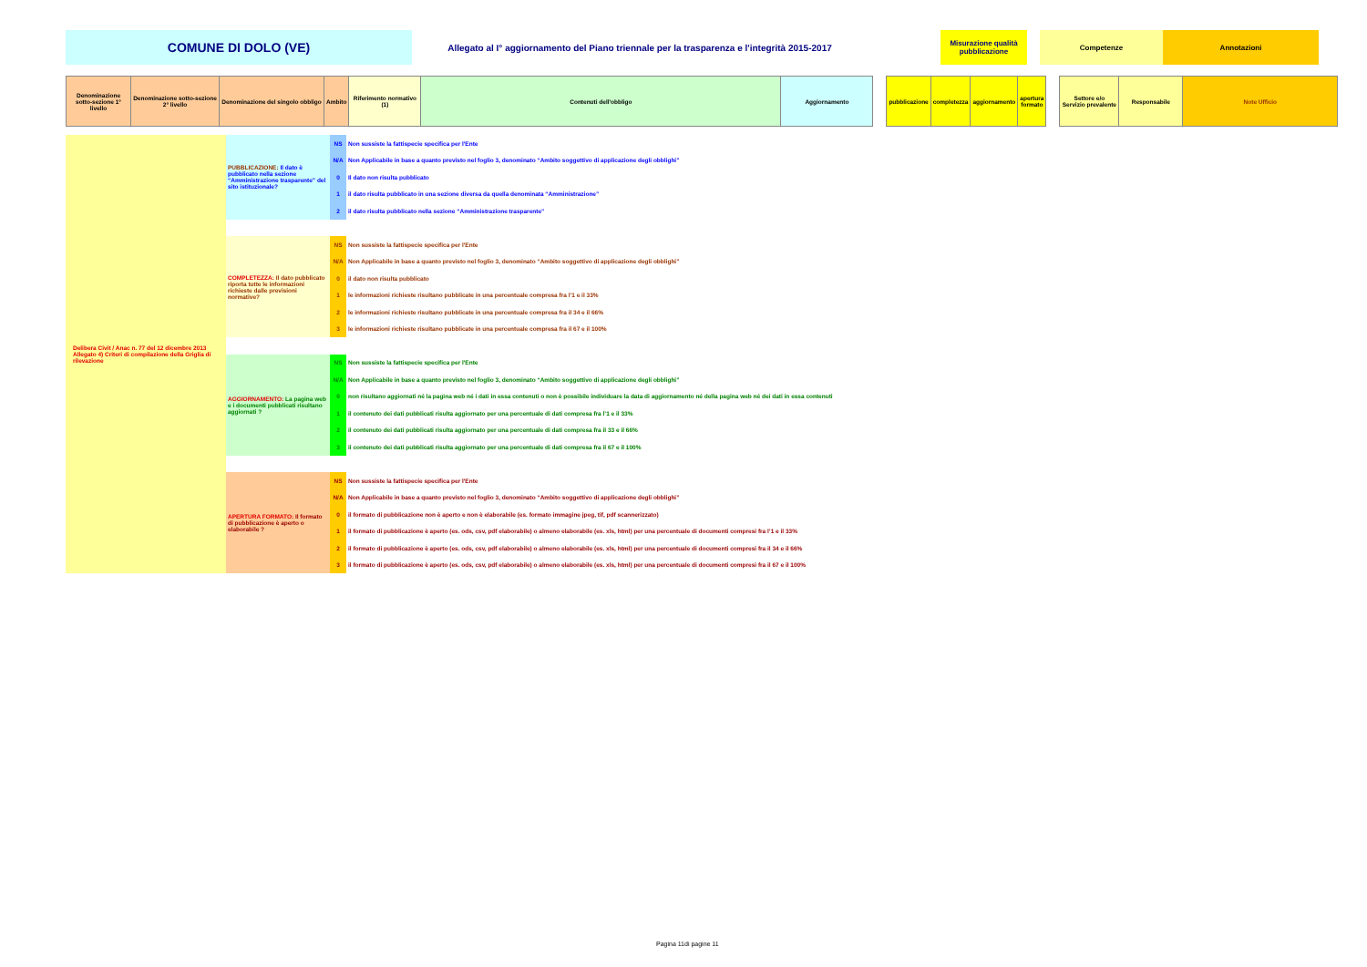COMUNE DI DOLO (VE)
Allegato al I° aggiornamento del Piano triennale per la trasparenza e l'integrità 2015-2017
Misurazione qualità pubblicazione
Competenze Annotazioni
| Denominazione sotto-sezione 1° livello | Denominazione sotto-sezione 2° livello | Denominazione del singolo obbligo | Ambito | Riferimento normativo (1) | Contenuti dell'obbligo | Aggiornamento | | pubblicazione | completezza | aggiornamento | apertura formato | | Settore e/o Servizio prevalente | Responsabile | Note Ufficio |
| Delibera Civit / Anac n. 77 del 12 dicembre 2013 Allegato 4) Criteri di compilazione della Griglia di rilevazione | PUBBLICAZIONE: Il dato è pubblicato nella sezione “Amministrazione trasparente” del sito istituzionale? | NS | Non sussiste la fattispecie specifica per l'Ente |
| | | N/A | Non Applicabile in base a quanto previsto nel foglio 3, denominato “Ambito soggettivo di applicazione degli obblighi” |
| | | 0 | Il dato non risulta pubblicato |
| | | 1 | il dato risulta pubblicato in una sezione diversa da quella denominata “Amministrazione” |
| | | 2 | il dato risulta pubblicato nella sezione “Amministrazione trasparente” |
| | COMPLETEZZA: Il dato pubblicato riporta tutte le informazioni richieste dalle previsioni normative? | NS | Non sussiste la fattispecie specifica per l'Ente |
| | | N/A | Non Applicabile in base a quanto previsto nel foglio 3, denominato “Ambito soggettivo di applicazione degli obblighi” |
| | | 0 | il dato non risulta pubblicato |
| | | 1 | le informazioni richieste risultano pubblicate in una percentuale compresa fra l’1 e il 33% |
| | | 2 | le informazioni richieste risultano pubblicate in una percentuale compresa fra il 34 e il 66% |
| | | 3 | le informazioni richieste risultano pubblicate in una percentuale compresa fra il 67 e il 100% |
| | AGGIORNAMENTO: La pagina web e i documenti pubblicati risultano aggiornati ? | NS | Non sussiste la fattispecie specifica per l'Ente |
| | | N/A | Non Applicabile in base a quanto previsto nel foglio 3, denominato “Ambito soggettivo di applicazione degli obblighi” |
| | | 0 | non risultano aggiornati né la pagina web né i dati in essa contenuti o non è possibile individuare la data di aggiornamento né della pagina web né dei dati in essa contenuti |
| | | 1 | il contenuto dei dati pubblicati risulta aggiornato per una percentuale di dati compresa fra l’1 e il 33% |
| | | 2 | il contenuto dei dati pubblicati risulta aggiornato per una percentuale di dati compresa fra il 33 e il 66% |
| | | 3 | il contenuto dei dati pubblicati risulta aggiornato per una percentuale di dati compresa fra il 67 e il 100% |
| | APERTURA FORMATO: Il formato di pubblicazione è aperto o elaborabile ? | NS | Non sussiste la fattispecie specifica per l'Ente |
| | | N/A | Non Applicabile in base a quanto previsto nel foglio 3, denominato “Ambito soggettivo di applicazione degli obblighi” |
| | | 0 | il formato di pubblicazione non è aperto e non è elaborabile (es. formato immagine jpeg, tif, pdf scannerizzato) |
| | | 1 | il formato di pubblicazione è aperto (es. ods, csv, pdf elaborabile) o almeno elaborabile (es. xls, html) per una percentuale di documenti compresi fra l’1 e il 33% |
| | | 2 | il formato di pubblicazione è aperto (es. ods, csv, pdf elaborabile) o almeno elaborabile (es. xls, html) per una percentuale di documenti compresi fra il 34 e il 66% |
| | | 3 | il formato di pubblicazione è aperto (es. ods, csv, pdf elaborabile) o almeno elaborabile (es. xls, html) per una percentuale di documenti compresi fra il 67 e il 100% |
Pagina 11di pagine 11